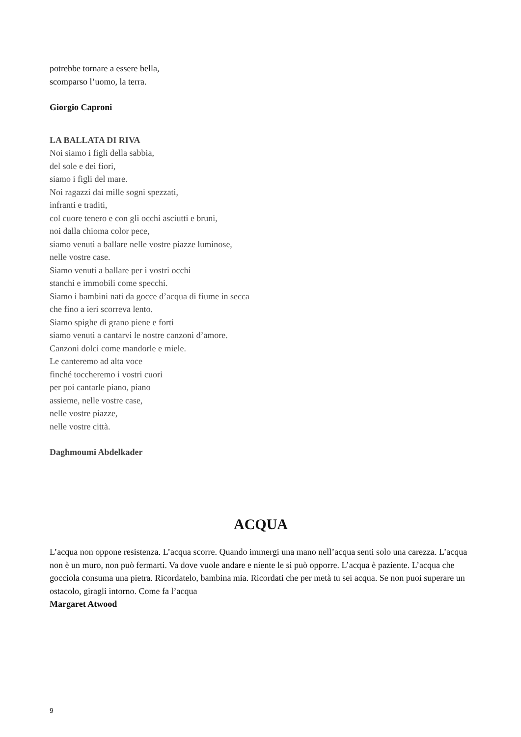potrebbe tornare a essere bella,
scomparso l’uomo, la terra.
Giorgio Caproni
LA BALLATA DI RIVA
Noi siamo i figli della sabbia,
del sole e dei fiori,
siamo i figli del mare.
Noi ragazzi dai mille sogni spezzati,
infranti e traditi,
col cuore tenero e con gli occhi asciutti e bruni,
noi dalla chioma color pece,
siamo venuti a ballare nelle vostre piazze luminose,
nelle vostre case.
Siamo venuti a ballare per i vostri occhi
stanchi e immobili come specchi.
Siamo i bambini nati da gocce d’acqua di fiume in secca
che fino a ieri scorreva lento.
Siamo spighe di grano piene e forti
siamo venuti a cantarvi le nostre canzoni d’amore.
Canzoni dolci come mandorle e miele.
Le canteremo ad alta voce
finché toccheremo i vostri cuori
per poi cantarle piano, piano
assieme, nelle vostre case,
nelle vostre piazze,
nelle vostre città.
Daghmoumi Abdelkader
ACQUA
L’acqua non oppone resistenza. L’acqua scorre. Quando immergi una mano nell’acqua senti solo una carezza. L’acqua non è un muro, non può fermarti. Va dove vuole andare e niente le si può opporre. L’acqua è paziente. L’acqua che gocciola consuma una pietra. Ricordatelo, bambina mia. Ricordati che per metà tu sei acqua. Se non puoi superare un ostacolo, giragli intorno. Come fa l’acqua
Margaret Atwood
9